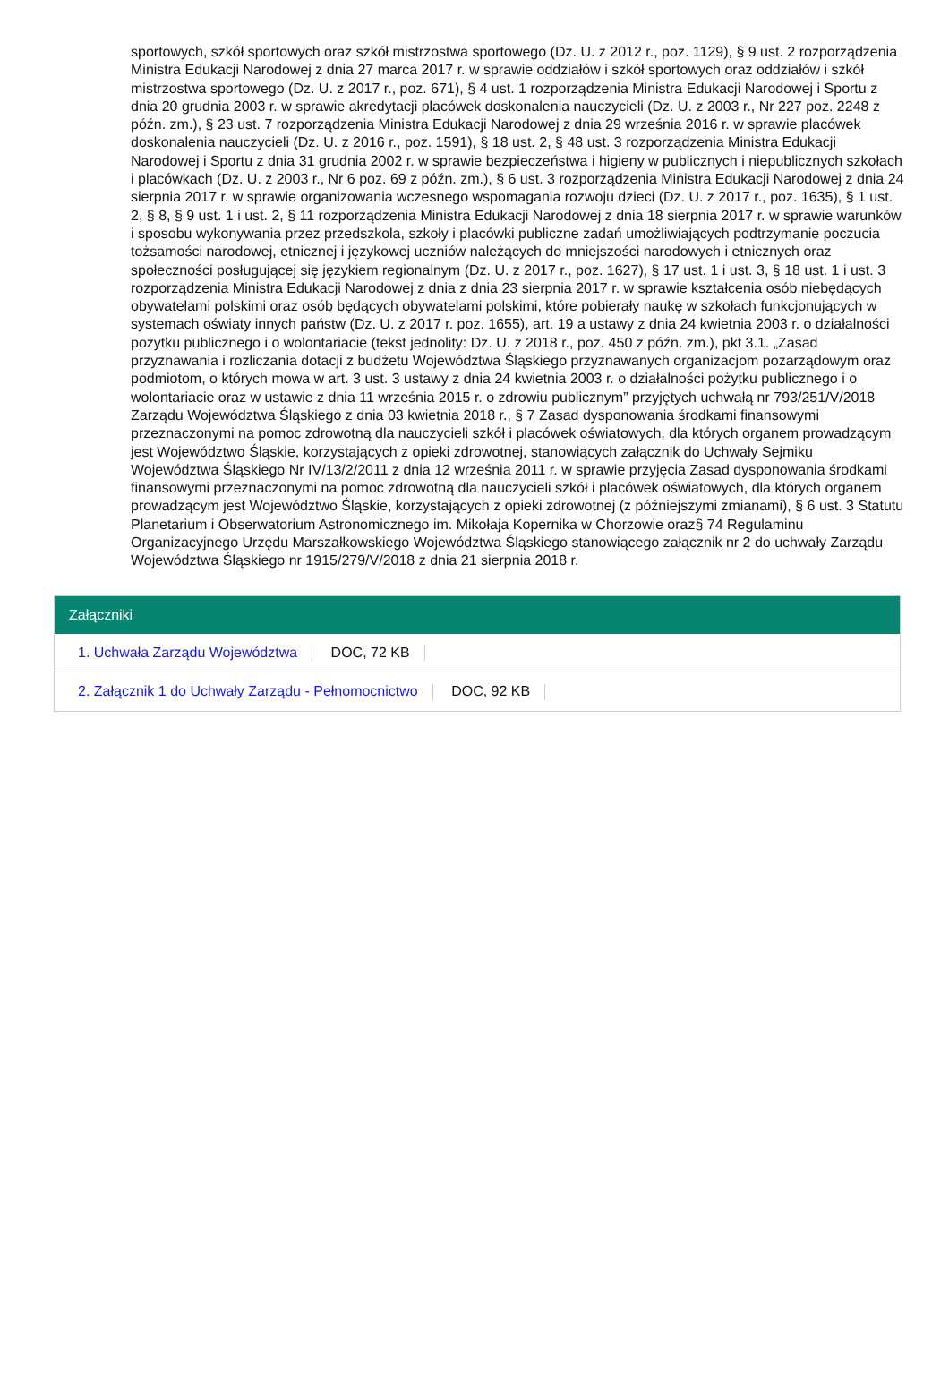sportowych, szkół sportowych oraz szkół mistrzostwa sportowego (Dz. U. z 2012 r., poz. 1129), § 9 ust. 2 rozporządzenia Ministra Edukacji Narodowej z dnia 27 marca 2017 r. w sprawie oddziałów i szkół sportowych oraz oddziałów i szkół mistrzostwa sportowego (Dz. U. z 2017 r., poz. 671), § 4 ust. 1 rozporządzenia Ministra Edukacji Narodowej i Sportu z dnia 20 grudnia 2003 r. w sprawie akredytacji placówek doskonalenia nauczycieli (Dz. U. z 2003 r., Nr 227 poz. 2248 z późn. zm.), § 23 ust. 7 rozporządzenia Ministra Edukacji Narodowej z dnia 29 września 2016 r. w sprawie placówek doskonalenia nauczycieli (Dz. U. z 2016 r., poz. 1591), § 18 ust. 2, § 48 ust. 3 rozporządzenia Ministra Edukacji Narodowej i Sportu z dnia 31 grudnia 2002 r. w sprawie bezpieczeństwa i higieny w publicznych i niepublicznych szkołach i placówkach (Dz. U. z 2003 r., Nr 6 poz. 69 z późn. zm.), § 6 ust. 3 rozporządzenia Ministra Edukacji Narodowej z dnia 24 sierpnia 2017 r. w sprawie organizowania wczesnego wspomagania rozwoju dzieci (Dz. U. z 2017 r., poz. 1635), § 1 ust. 2, § 8, § 9 ust. 1 i ust. 2, § 11 rozporządzenia Ministra Edukacji Narodowej z dnia 18 sierpnia 2017 r. w sprawie warunków i sposobu wykonywania przez przedszkola, szkoły i placówki publiczne zadań umożliwiających podtrzymanie poczucia tożsamości narodowej, etnicznej i językowej uczniów należących do mniejszości narodowych i etnicznych oraz społeczności posługującej się językiem regionalnym (Dz. U. z 2017 r., poz. 1627), § 17 ust. 1 i ust. 3, § 18 ust. 1 i ust. 3 rozporządzenia Ministra Edukacji Narodowej z dnia z dnia 23 sierpnia 2017 r. w sprawie kształcenia osób niebędących obywatelami polskimi oraz osób będących obywatelami polskimi, które pobierały naukę w szkołach funkcjonujących w systemach oświaty innych państw (Dz. U. z 2017 r. poz. 1655), art. 19 a ustawy z dnia 24 kwietnia 2003 r. o działalności pożytku publicznego i o wolontariacie (tekst jednolity: Dz. U. z 2018 r., poz. 450 z późn. zm.), pkt 3.1. „Zasad przyznawania i rozliczania dotacji z budżetu Województwa Śląskiego przyznawanych organizacjom pozarządowym oraz podmiotom, o których mowa w art. 3 ust. 3 ustawy z dnia 24 kwietnia 2003 r. o działalności pożytku publicznego i o wolontariacie oraz w ustawie z dnia 11 września 2015 r. o zdrowiu publicznym” przyjętych uchwałą nr 793/251/V/2018 Zarządu Województwa Śląskiego z dnia 03 kwietnia 2018 r., § 7 Zasad dysponowania środkami finansowymi przeznaczonymi na pomoc zdrowotną dla nauczycieli szkół i placówek oświatowych, dla których organem prowadzącym jest Województwo Śląskie, korzystających z opieki zdrowotnej, stanowiących załącznik do Uchwały Sejmiku Województwa Śląskiego Nr IV/13/2/2011 z dnia 12 września 2011 r. w sprawie przyjęcia Zasad dysponowania środkami finansowymi przeznaczonymi na pomoc zdrowotną dla nauczycieli szkół i placówek oświatowych, dla których organem prowadzącym jest Województwo Śląskie, korzystających z opieki zdrowotnej (z późniejszymi zmianami), § 6 ust. 3 Statutu Planetarium i Obserwatorium Astronomicznego im. Mikołaja Kopernika w Chorzowie oraz§ 74 Regulaminu Organizacyjnego Urzędu Marszałkowskiego Województwa Śląskiego stanowiącego załącznik nr 2 do uchwały Zarządu Województwa Śląskiego nr 1915/279/V/2018 z dnia 21 sierpnia 2018 r.
Załączniki
1. Uchwała Zarządu Województwa DOC, 72 KB
2. Załącznik 1 do Uchwały Zarządu - Pełnomocnictwo DOC, 92 KB